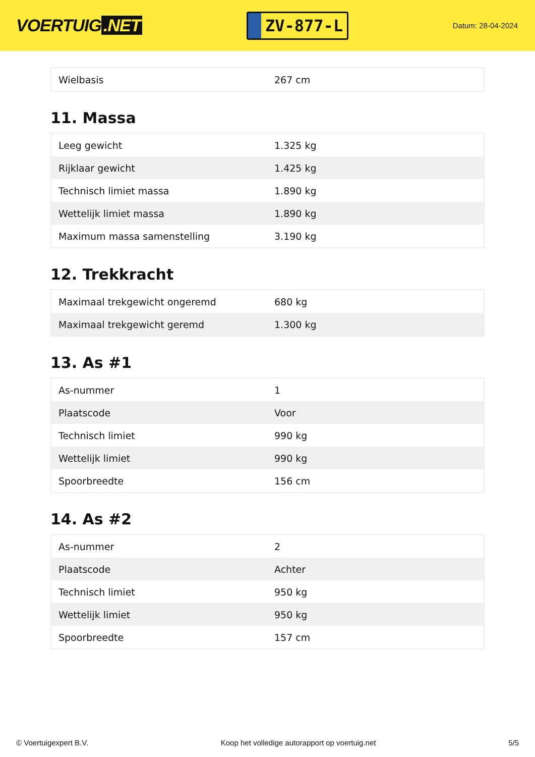VOERTUIG.NET
ZV-877-L
Datum: 28-04-2024
| Wielbasis | 267 cm |
11. Massa
| Leeg gewicht | 1.325 kg |
| Rijklaar gewicht | 1.425 kg |
| Technisch limiet massa | 1.890 kg |
| Wettelijk limiet massa | 1.890 kg |
| Maximum massa samenstelling | 3.190 kg |
12. Trekkracht
| Maximaal trekgewicht ongeremd | 680 kg |
| Maximaal trekgewicht geremd | 1.300 kg |
13. As #1
| As-nummer | 1 |
| Plaatscode | Voor |
| Technisch limiet | 990 kg |
| Wettelijk limiet | 990 kg |
| Spoorbreedte | 156 cm |
14. As #2
| As-nummer | 2 |
| Plaatscode | Achter |
| Technisch limiet | 950 kg |
| Wettelijk limiet | 950 kg |
| Spoorbreedte | 157 cm |
© Voertuigexpert B.V. Koop het volledige autorapport op voertuig.net 5/5